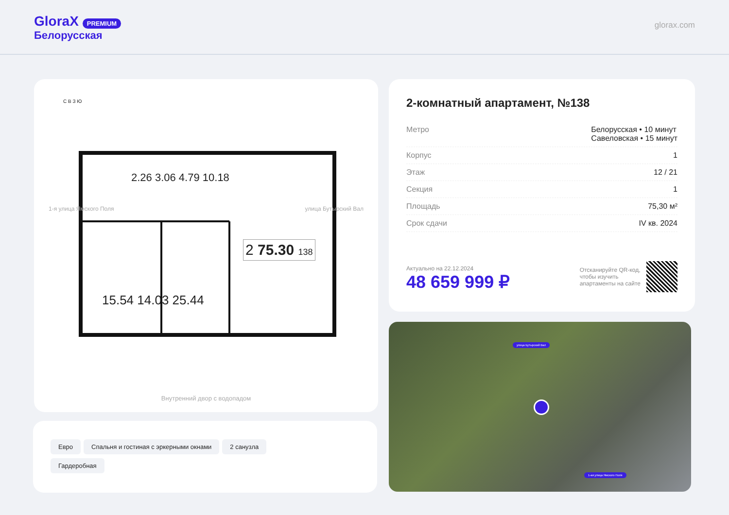GloraX PREMIUM
Белорусская
glorax.com
С В З Ю
2.26 3.06 4.79 10.18
15.54 14.03 25.44
2 75.30 138
1-я улица Ямского Поля улица Бутырский Вал
Внутренний двор с водопадом
2-комнатный апартамент, №138
Метро Белорусская • 10 минут
Савеловская • 15 минут
Корпус 1
Этаж 12 / 21
Секция 1
Площадь 75,30 м²
Срок сдачи IV кв. 2024
Актуально на 22.12.2024
48 659 999 ₽
Отсканируйте QR-код,
чтобы изучить
апартаменты на сайте
Евро Спальня и гостиная с эркерными окнами 2 санузла
Гардеробная
улица Бутырский Вал
1-ая улица Ямского Поля